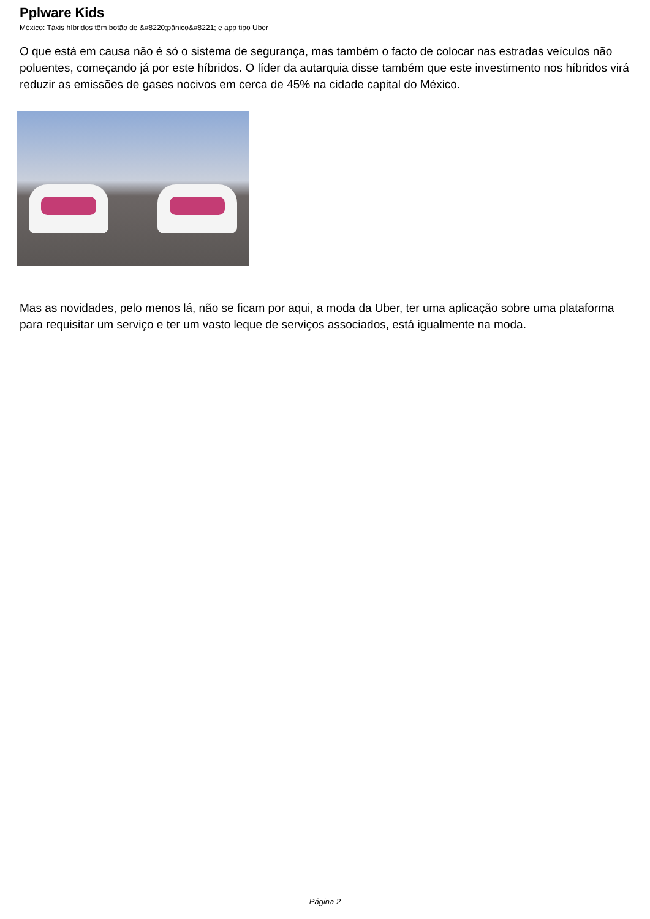Pplware Kids
México: Táxis híbridos têm botão de &#8220;pânico&#8221; e app tipo Uber
O que está em causa não é só o sistema de segurança, mas também o facto de colocar nas estradas veículos não poluentes, começando já por este híbridos. O líder da autarquia disse também que este investimento nos híbridos virá reduzir as emissões de gases nocivos em cerca de 45% na cidade capital do México.
Mas as novidades, pelo menos lá, não se ficam por aqui, a moda da Uber, ter uma aplicação sobre uma plataforma para requisitar um serviço e ter um vasto leque de serviços associados, está igualmente na moda.
Página 2